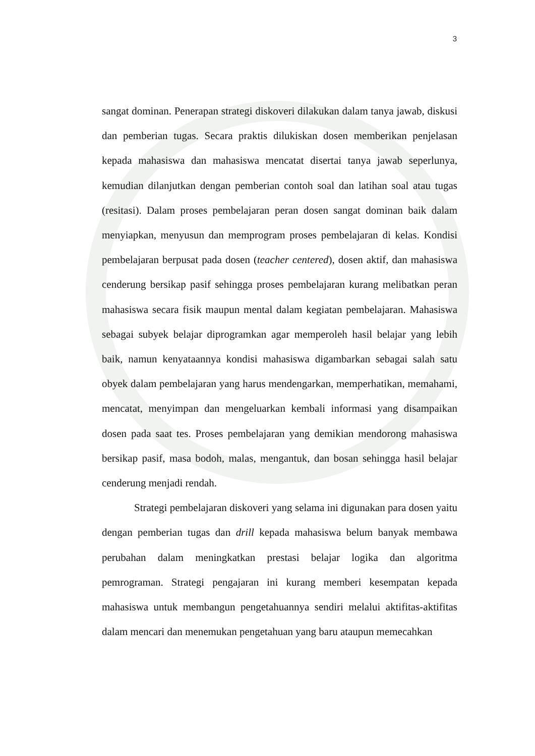3
sangat dominan. Penerapan strategi diskoveri dilakukan dalam tanya jawab, diskusi dan pemberian tugas. Secara praktis dilukiskan dosen memberikan penjelasan kepada mahasiswa dan mahasiswa mencatat disertai tanya jawab seperlunya, kemudian dilanjutkan dengan pemberian contoh soal dan latihan soal atau tugas (resitasi). Dalam proses pembelajaran peran dosen sangat dominan baik dalam menyiapkan, menyusun dan memprogram proses pembelajaran di kelas. Kondisi pembelajaran berpusat pada dosen (teacher centered), dosen aktif, dan mahasiswa cenderung bersikap pasif sehingga proses pembelajaran kurang melibatkan peran mahasiswa secara fisik maupun mental dalam kegiatan pembelajaran. Mahasiswa sebagai subyek belajar diprogramkan agar memperoleh hasil belajar yang lebih baik, namun kenyataannya kondisi mahasiswa digambarkan sebagai salah satu obyek dalam pembelajaran yang harus mendengarkan, memperhatikan, memahami, mencatat, menyimpan dan mengeluarkan kembali informasi yang disampaikan dosen pada saat tes. Proses pembelajaran yang demikian mendorong mahasiswa bersikap pasif, masa bodoh, malas, mengantuk, dan bosan sehingga hasil belajar cenderung menjadi rendah.
Strategi pembelajaran diskoveri yang selama ini digunakan para dosen yaitu dengan pemberian tugas dan drill kepada mahasiswa belum banyak membawa perubahan dalam meningkatkan prestasi belajar logika dan algoritma pemrograman. Strategi pengajaran ini kurang memberi kesempatan kepada mahasiswa untuk membangun pengetahuannya sendiri melalui aktifitas-aktifitas dalam mencari dan menemukan pengetahuan yang baru ataupun memecahkan